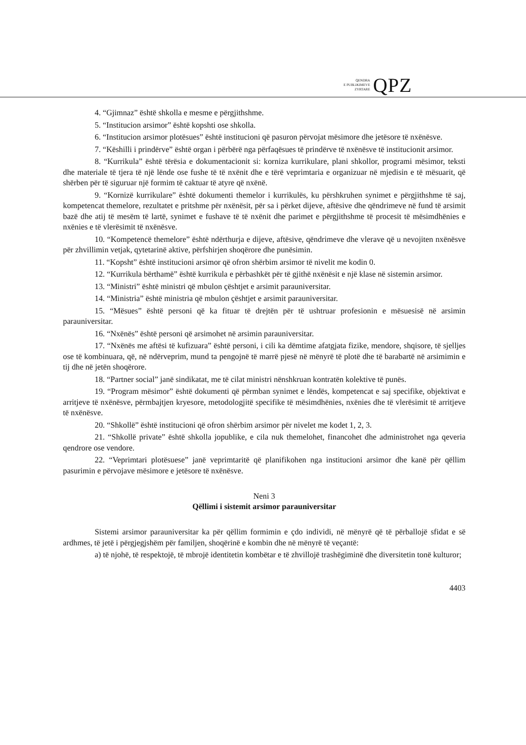QENDRA
E PUBLIKIMEVE
ZYRTARE
QPZ
4. “Gjimnaz” është shkolla e mesme e përgjithshme.
5. “Institucion arsimor” është kopshti ose shkolla.
6. “Institucion arsimor plotësues” është institucioni që pasuron përvojat mësimore dhe jetësore të nxënësve.
7. “Këshilli i prindërve” është organ i përbërë nga përfaqësues të prindërve të nxënësve të institucionit arsimor.
8. “Kurrikula” është tërësia e dokumentacionit si: korniza kurrikulare, plani shkollor, programi mësimor, teksti dhe materiale të tjera të një lënde ose fushe të të nxënit dhe e tërë veprimtaria e organizuar në mjedisin e të mësuarit, që shërben për të siguruar një formim të caktuar të atyre që nxënë.
9. “Kornizë kurrikulare” është dokumenti themelor i kurrikulës, ku përshkruhen synimet e përgjithshme të saj, kompetencat themelore, rezultatet e pritshme për nxënësit, për sa i përket dijeve, aftësive dhe qëndrimeve në fund të arsimit bazë dhe atij të mesëm të lartë, synimet e fushave të të nxënit dhe parimet e përgjithshme të procesit të mësimdhënies e nxënies e të vlerësimit të nxënësve.
10. “Kompetencë themelore” është ndërthurja e dijeve, aftësive, qëndrimeve dhe vlerave që u nevojiten nxënësve për zhvillimin vetjak, qytetarinë aktive, përfshirjen shoqërore dhe punësimin.
11. “Kopsht” është institucioni arsimor që ofron shërbim arsimor të nivelit me kodin 0.
12. “Kurrikula bërthamë” është kurrikula e përbashkët për të gjithë nxënësit e një klase në sistemin arsimor.
13. “Ministri” është ministri që mbulon çështjet e arsimit parauniversitar.
14. “Ministria” është ministria që mbulon çështjet e arsimit parauniversitar.
15. “Mësues” është personi që ka fituar të drejtën për të ushtruar profesionin e mësuesisë në arsimin parauniversitar.
16. “Nxënës” është personi që arsimohet në arsimin parauniversitar.
17. “Nxënës me aftësi të kufizuara” është personi, i cili ka dëmtime afatgjata fizike, mendore, shqisore, të sjelljes ose të kombinuara, që, në ndërveprim, mund ta pengojnë të marrë pjesë në mënyrë të plotë dhe të barabartë në arsimimin e tij dhe në jetën shoqërore.
18. “Partner social” janë sindikatat, me të cilat ministri nënshkruan kontratën kolektive të punës.
19. “Program mësimor” është dokumenti që përmban synimet e lëndës, kompetencat e saj specifike, objektivat e arritjeve të nxënësve, përmbajtjen kryesore, metodologjitë specifike të mësimdhënies, nxënies dhe të vlerësimit të arritjeve të nxënësve.
20. “Shkollë” është institucioni që ofron shërbim arsimor për nivelet me kodet 1, 2, 3.
21. “Shkollë private” është shkolla jopublike, e cila nuk themelohet, financohet dhe administrohet nga qeveria qendrore ose vendore.
22. “Veprimtari plotësuese” janë veprimtaritë që planifikohen nga institucioni arsimor dhe kanë për qëllim pasurimin e përvojave mësimore e jetësore të nxënësve.
Neni 3
Qëllimi i sistemit arsimor parauniversitar
Sistemi arsimor parauniversitar ka për qëllim formimin e çdo individi, në mënyrë që të përballojë sfidat e së ardhmes, të jetë i përgjegjshëm për familjen, shoqërinë e kombin dhe në mënyrë të veçantë:
a) të njohë, të respektojë, të mbrojë identitetin kombëtar e të zhvillojë trashëgiminë dhe diversitetin tonë kulturor;
4403